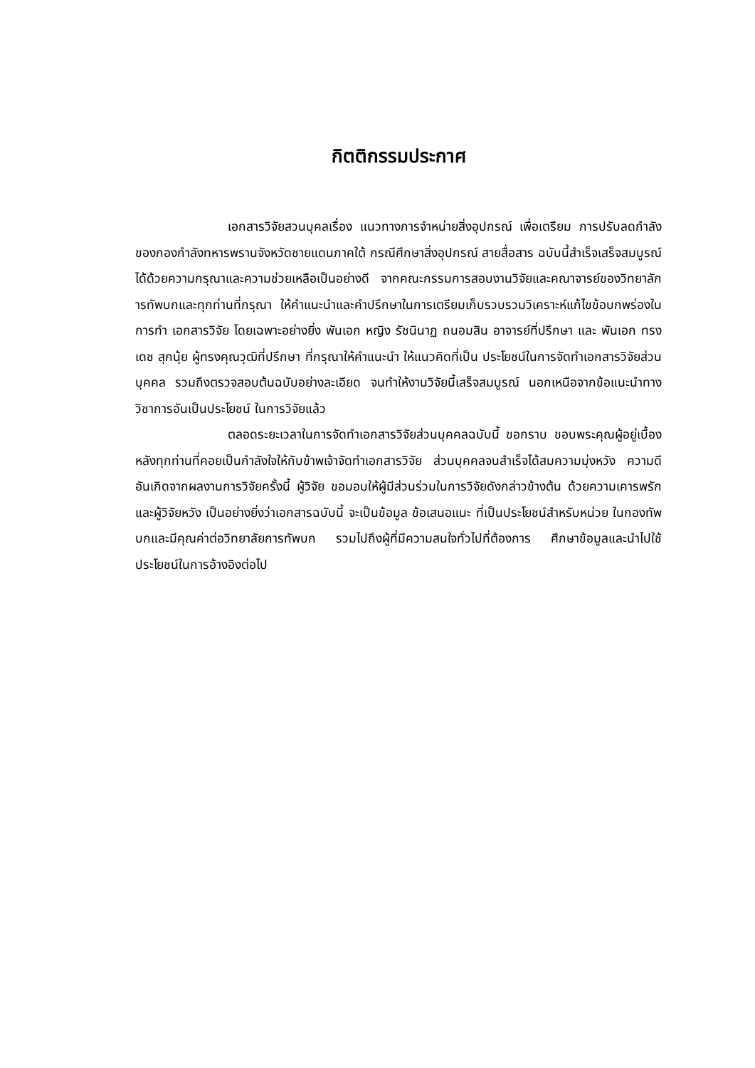กิตติกรรมประกาศ
เอกสารวิจัยสวนบุคลเรื่อง แนวทางการจำหน่ายสิ่งอุปกรณ์ เพื่อเตรียม การปรับลดกำลังของกองกำลังทหารพรานจังหวัดชายแดนภาคใต้ กรณีศึกษาสิ่งอุปกรณ์ สายสื่อสาร ฉบับนี้สำเร็จเสร็จสมบูรณ์ได้ด้วยความกรุณาและความช่วยเหลือเป็นอย่างดี จากคณะกรรมการสอบงานวิจัยและคณาจารย์ของวิทยาลัการทัพบกและทุกท่านที่กรุณา ให้คำแนะนำและคำปรึกษาในการเตรียมเก็บรวบรวมวิเคราะห์แก้ไขข้อบกพร่องในการทำ เอกสารวิจัย โดยเฉพาะอย่างยิ่ง พันเอก หญิง รัชนินาฏ ถนอมสิน อาจารย์ที่ปรึกษา และ พันเอก ทรงเดช สุกนุ้ย ผู้ทรงคุณวุฒิที่ปรึกษา ที่กรุณาให้คำแนะนำ ให้แนวคิดที่เป็น ประโยชน์ในการจัดทำเอกสารวิจัยส่วนบุคคล รวมถึงตรวจสอบต้นฉบับอย่างละเอียด จนทำให้งานวิจัยนี้เสร็จสมบูรณ์ นอกเหนือจากข้อแนะนำทางวิชาการอันเป็นประโยชน์ ในการวิจัยแล้ว
ตลอดระยะเวลาในการจัดทำเอกสารวิจัยส่วนบุคคลฉบับนี้ ขอกราบ ขอบพระคุณผู้อยู่เบื้องหลังทุกท่านที่คอยเป็นกำลังใจให้กับข้าพเจ้าจัดทำเอกสารวิจัย ส่วนบุคคลจนสำเร็จได้สมความมุ่งหวัง ความดีอันเกิดจากผลงานการวิจัยครั้งนี้ ผู้วิจัย ขอมอบให้ผู้มีส่วนร่วมในการวิจัยดังกล่าวข้างต้น ด้วยความเคารพรัก และผู้วิจัยหวัง เป็นอย่างยิ่งว่าเอกสารฉบับนี้ จะเป็นข้อมูล ข้อเสนอแนะ ที่เป็นประโยชน์สำหรับหน่วย ในกองทัพบกและมีคุณค่าต่อวิทยาลัยการทัพบก รวมไปถึงผู้ที่มีความสนใจทั่วไปที่ต้องการ ศึกษาข้อมูลและนำไปใช้ประโยชน์ในการอ้างอิงต่อไป